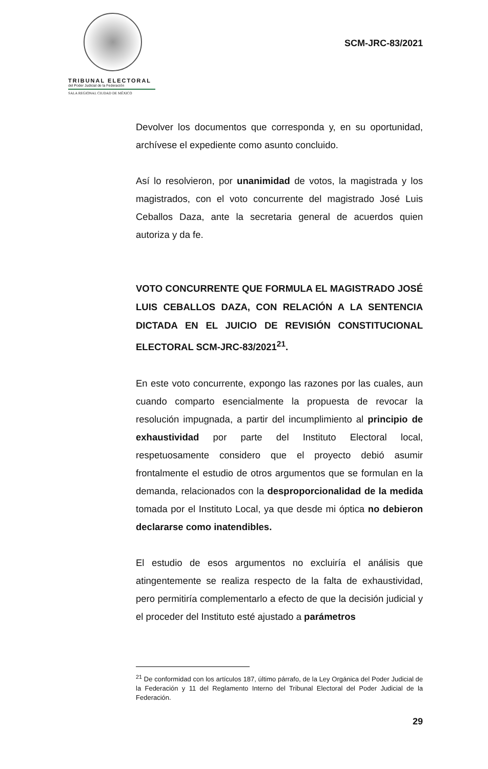TRIBUNAL ELECTORAL
del Poder Judicial de la Federación
SALA REGIONAL CIUDAD DE MÉXICO
SCM-JRC-83/2021
Devolver los documentos que corresponda y, en su oportunidad, archívese el expediente como asunto concluido.
Así lo resolvieron, por unanimidad de votos, la magistrada y los magistrados, con el voto concurrente del magistrado José Luis Ceballos Daza, ante la secretaria general de acuerdos quien autoriza y da fe.
VOTO CONCURRENTE QUE FORMULA EL MAGISTRADO JOSÉ LUIS CEBALLOS DAZA, CON RELACIÓN A LA SENTENCIA DICTADA EN EL JUICIO DE REVISIÓN CONSTITUCIONAL ELECTORAL SCM-JRC-83/2021<sup>21</sup>.
En este voto concurrente, expongo las razones por las cuales, aun cuando comparto esencialmente la propuesta de revocar la resolución impugnada, a partir del incumplimiento al principio de exhaustividad por parte del Instituto Electoral local, respetuosamente considero que el proyecto debió asumir frontalmente el estudio de otros argumentos que se formulan en la demanda, relacionados con la desproporcionalidad de la medida tomada por el Instituto Local, ya que desde mi óptica no debieron declararse como inatendibles.
El estudio de esos argumentos no excluiría el análisis que atingentemente se realiza respecto de la falta de exhaustividad, pero permitiría complementarlo a efecto de que la decisión judicial y el proceder del Instituto esté ajustado a parámetros
<sup>21</sup> De conformidad con los artículos 187, último párrafo, de la Ley Orgánica del Poder Judicial de la Federación y 11 del Reglamento Interno del Tribunal Electoral del Poder Judicial de la Federación.
29